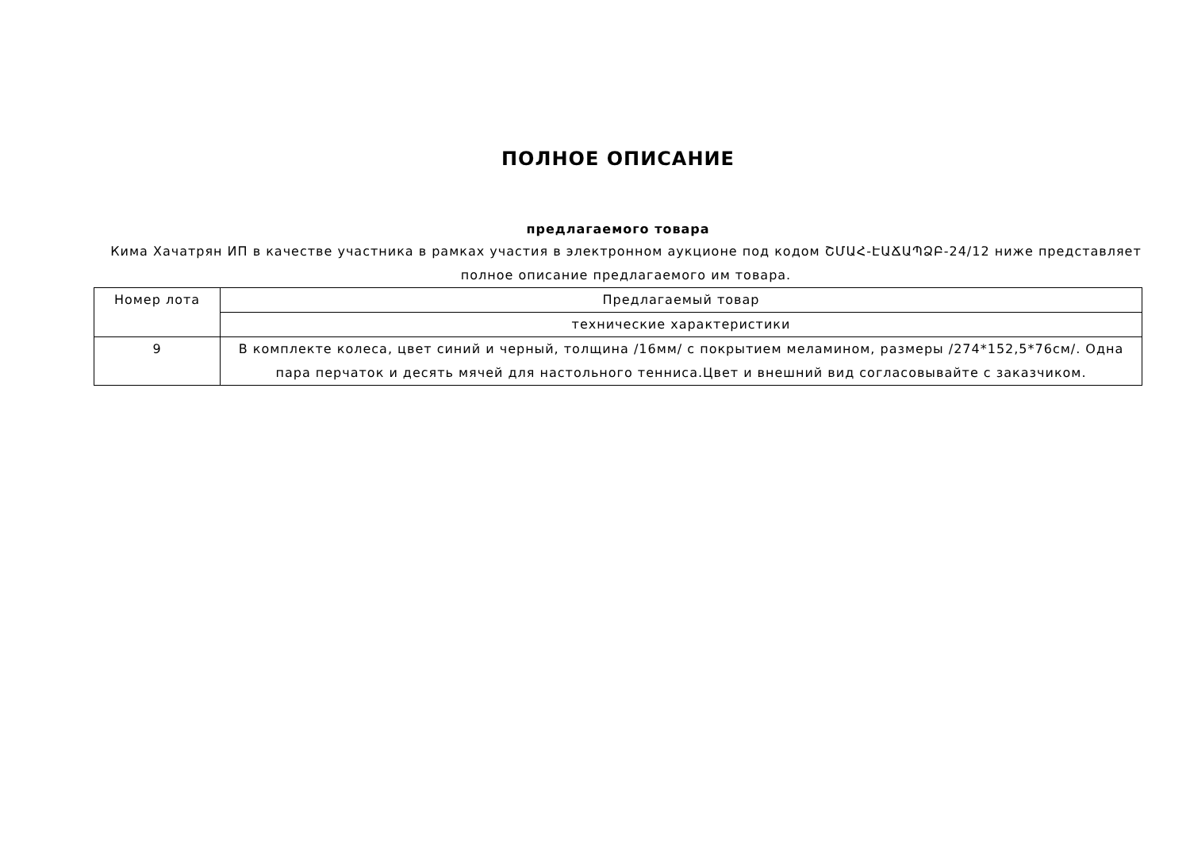ПОЛНОЕ ОПИСАНИЕ
предлагаемого товара
Кима Хачатрян ИП в качестве участника в рамках участия в электронном аукционе под кодом ՇՄԱՀ-ԷԱՃԱՊՁԲ-24/12 ниже представляет полное описание предлагаемого им товара.
| Номер лота | Предлагаемый товар |
| | технические характеристики |
| 9 | В комплекте колеса, цвет синий и черный, толщина /16мм/ с покрытием меламином, размеры /274*152,5*76см/. Одна пара перчаток и десять мячей для настольного тенниса.Цвет и внешний вид согласовывайте с заказчиком. |